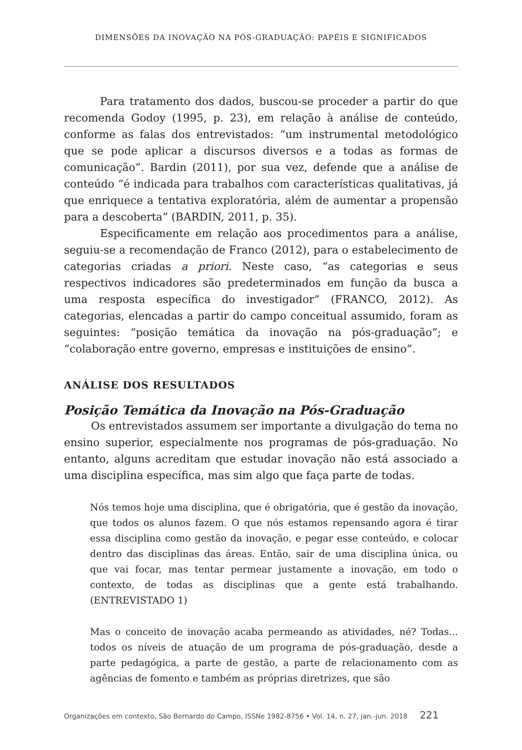DIMENSÕES DA INOVAÇÃO NA PÓS-GRADUAÇÃO: PAPÉIS E SIGNIFICADOS
Para tratamento dos dados, buscou-se proceder a partir do que recomenda Godoy (1995, p. 23), em relação à análise de conteúdo, conforme as falas dos entrevistados: “um instrumental metodológico que se pode aplicar a discursos diversos e a todas as formas de comunicação”. Bardin (2011), por sua vez, defende que a análise de conteúdo “é indicada para trabalhos com características qualitativas, já que enriquece a tentativa exploratória, além de aumentar a propensão para a descoberta” (BARDIN, 2011, p. 35).
Especificamente em relação aos procedimentos para a análise, seguiu-se a recomendação de Franco (2012), para o estabelecimento de categorias criadas a priori. Neste caso, “as categorias e seus respectivos indicadores são predeterminados em função da busca a uma resposta específica do investigador” (FRANCO, 2012). As categorias, elencadas a partir do campo conceitual assumido, foram as seguintes: “posição temática da inovação na pós-graduação”; e “colaboração entre governo, empresas e instituições de ensino”.
ANÁLISE DOS RESULTADOS
Posição Temática da Inovação na Pós-Graduação
Os entrevistados assumem ser importante a divulgação do tema no ensino superior, especialmente nos programas de pós-graduação. No entanto, alguns acreditam que estudar inovação não está associado a uma disciplina específica, mas sim algo que faça parte de todas.
Nós temos hoje uma disciplina, que é obrigatória, que é gestão da inovação, que todos os alunos fazem. O que nós estamos repensando agora é tirar essa disciplina como gestão da inovação, e pegar esse conteúdo, e colocar dentro das disciplinas das áreas. Então, sair de uma disciplina única, ou que vai focar, mas tentar permear justamente a inovação, em todo o contexto, de todas as disciplinas que a gente está trabalhando. (ENTREVISTADO 1)
Mas o conceito de inovação acaba permeando as atividades, né? Todas... todos os níveis de atuação de um programa de pós-graduação, desde a parte pedagógica, a parte de gestão, a parte de relacionamento com as agências de fomento e também as próprias diretrizes, que são
Organizações em contexto, São Bernardo do Campo, ISSNe 1982-8756 • Vol. 14, n. 27, jan.-jun. 2018 221